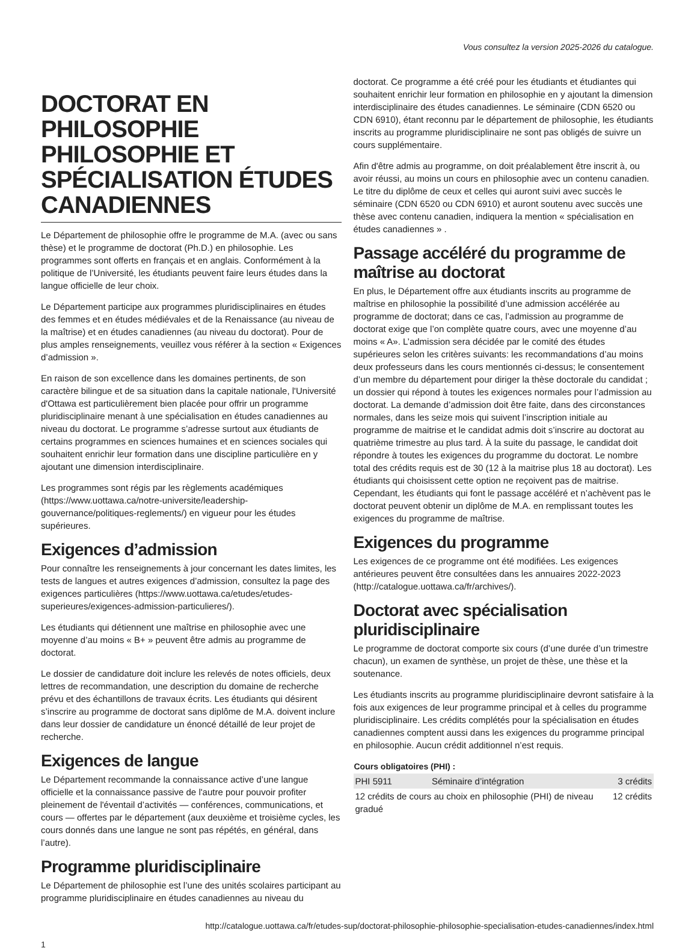Vous consultez la version 2025-2026 du catalogue.
DOCTORAT EN PHILOSOPHIE PHILOSOPHIE ET SPÉCIALISATION ÉTUDES CANADIENNES
Le Département de philosophie offre le programme de M.A. (avec ou sans thèse) et le programme de doctorat (Ph.D.) en philosophie. Les programmes sont offerts en français et en anglais. Conformément à la politique de l’Université, les étudiants peuvent faire leurs études dans la langue officielle de leur choix.
Le Département participe aux programmes pluridisciplinaires en études des femmes et en études médiévales et de la Renaissance (au niveau de la maîtrise) et en études canadiennes (au niveau du doctorat). Pour de plus amples renseignements, veuillez vous référer à la section « Exigences d’admission ».
En raison de son excellence dans les domaines pertinents, de son caractère bilingue et de sa situation dans la capitale nationale, l'Université d'Ottawa est particulièrement bien placée pour offrir un programme pluridisciplinaire menant à une spécialisation en études canadiennes au niveau du doctorat. Le programme s’adresse surtout aux étudiants de certains programmes en sciences humaines et en sciences sociales qui souhaitent enrichir leur formation dans une discipline particulière en y ajoutant une dimension interdisciplinaire.
Les programmes sont régis par les règlements académiques (https://www.uottawa.ca/notre-universite/leadership-gouvernance/politiques-reglements/) en vigueur pour les études supérieures.
Exigences d’admission
Pour connaître les renseignements à jour concernant les dates limites, les tests de langues et autres exigences d’admission, consultez la page des exigences particulières (https://www.uottawa.ca/etudes/etudes-superieures/exigences-admission-particulieres/).
Les étudiants qui détiennent une maîtrise en philosophie avec une moyenne d’au moins « B+ » peuvent être admis au programme de doctorat.
Le dossier de candidature doit inclure les relevés de notes officiels, deux lettres de recommandation, une description du domaine de recherche prévu et des échantillons de travaux écrits. Les étudiants qui désirent s’inscrire au programme de doctorat sans diplôme de M.A. doivent inclure dans leur dossier de candidature un énoncé détaillé de leur projet de recherche.
Exigences de langue
Le Département recommande la connaissance active d’une langue officielle et la connaissance passive de l'autre pour pouvoir profiter pleinement de l'éventail d’activités — conférences, communications, et cours — offertes par le département (aux deuxième et troisième cycles, les cours donnés dans une langue ne sont pas répétés, en général, dans l’autre).
Programme pluridisciplinaire
Le Département de philosophie est l’une des unités scolaires participant au programme pluridisciplinaire en études canadiennes au niveau du
doctorat. Ce programme a été créé pour les étudiants et étudiantes qui souhaitent enrichir leur formation en philosophie en y ajoutant la dimension interdisciplinaire des études canadiennes. Le séminaire (CDN 6520 ou CDN 6910), étant reconnu par le département de philosophie, les étudiants inscrits au programme pluridisciplinaire ne sont pas obligés de suivre un cours supplémentaire.
Afin d'être admis au programme, on doit préalablement être inscrit à, ou avoir réussi, au moins un cours en philosophie avec un contenu canadien. Le titre du diplôme de ceux et celles qui auront suivi avec succès le séminaire (CDN 6520 ou CDN 6910) et auront soutenu avec succès une thèse avec contenu canadien, indiquera la mention « spécialisation en études canadiennes » .
Passage accéléré du programme de maîtrise au doctorat
En plus, le Département offre aux étudiants inscrits au programme de maîtrise en philosophie la possibilité d’une admission accélérée au programme de doctorat; dans ce cas, l’admission au programme de doctorat exige que l’on complète quatre cours, avec une moyenne d’au moins « A». L’admission sera décidée par le comité des études supérieures selon les critères suivants: les recommandations d’au moins deux professeurs dans les cours mentionnés ci-dessus; le consentement d’un membre du département pour diriger la thèse doctorale du candidat ; un dossier qui répond à toutes les exigences normales pour l’admission au doctorat. La demande d’admission doit être faite, dans des circonstances normales, dans les seize mois qui suivent l’inscription initiale au programme de maitrise et le candidat admis doit s’inscrire au doctorat au quatrième trimestre au plus tard. À la suite du passage, le candidat doit répondre à toutes les exigences du programme du doctorat. Le nombre total des crédits requis est de 30 (12 à la maitrise plus 18 au doctorat). Les étudiants qui choisissent cette option ne reçoivent pas de maitrise. Cependant, les étudiants qui font le passage accéléré et n’achèvent pas le doctorat peuvent obtenir un diplôme de M.A. en remplissant toutes les exigences du programme de maîtrise.
Exigences du programme
Les exigences de ce programme ont été modifiées. Les exigences antérieures peuvent être consultées dans les annuaires 2022-2023 (http://catalogue.uottawa.ca/fr/archives/).
Doctorat avec spécialisation pluridisciplinaire
Le programme de doctorat comporte six cours (d’une durée d’un trimestre chacun), un examen de synthèse, un projet de thèse, une thèse et la soutenance.
Les étudiants inscrits au programme pluridisciplinaire devront satisfaire à la fois aux exigences de leur programme principal et à celles du programme pluridisciplinaire. Les crédits complétés pour la spécialisation en études canadiennes comptent aussi dans les exigences du programme principal en philosophie. Aucun crédit additionnel n’est requis.
| Cours obligatoires (PHI) : | | |
| --- | --- | --- |
| PHI 5911 | Séminaire d’intégration | 3 crédits |
| 12 crédits de cours au choix en philosophie (PHI) de niveau gradué | | 12 crédits |
http://catalogue.uottawa.ca/fr/etudes-sup/doctorat-philosophie-philosophie-specialisation-etudes-canadiennes/index.html
1